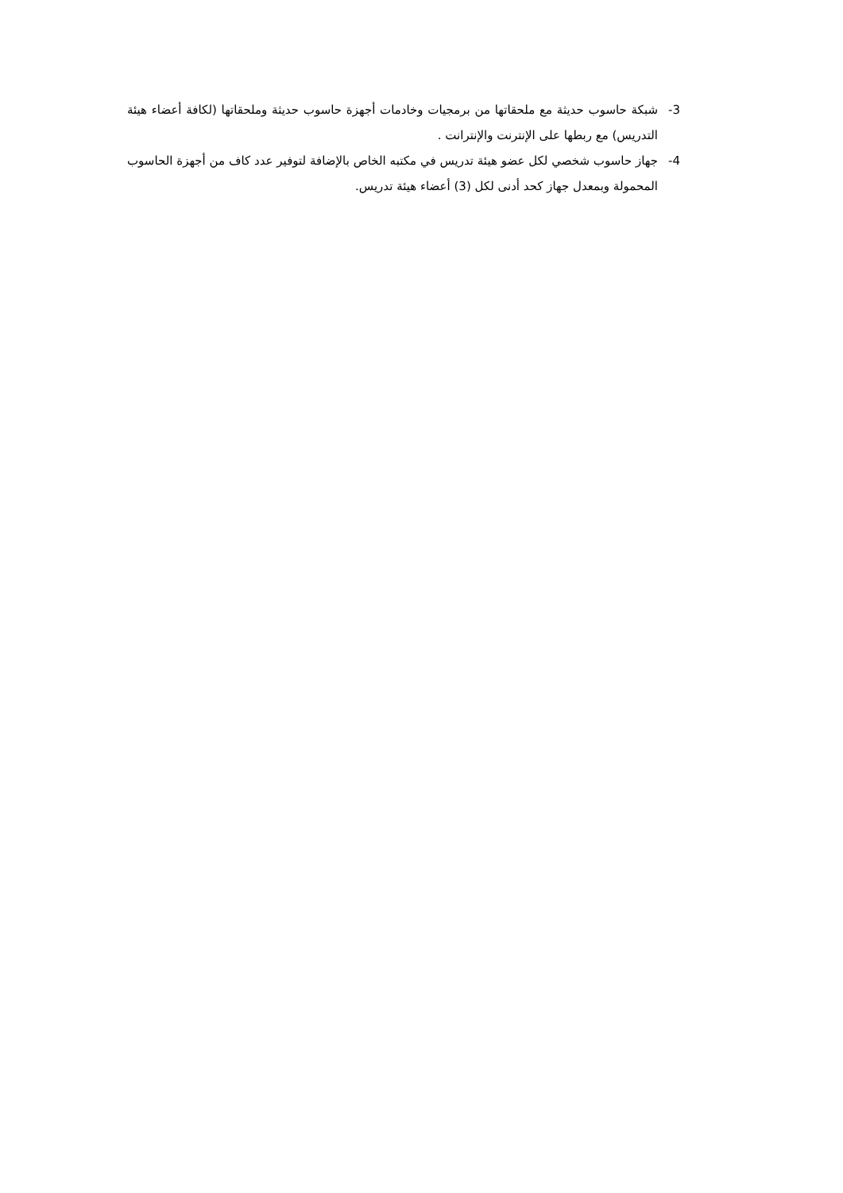3- شبكة حاسوب حديثة مع ملحقاتها من برمجيات وخادمات أجهزة حاسوب حديثة وملحقاتها (لكافة أعضاء هيئة التدريس) مع ربطها على الإنترنت والإنترانت .
4- جهاز حاسوب شخصي لكل عضو هيئة تدريس في مكتبه الخاص بالإضافة لتوفير عدد كاف من أجهزة الحاسوب المحمولة وبمعدل جهاز كحد أدنى لكل (3) أعضاء هيئة تدريس.